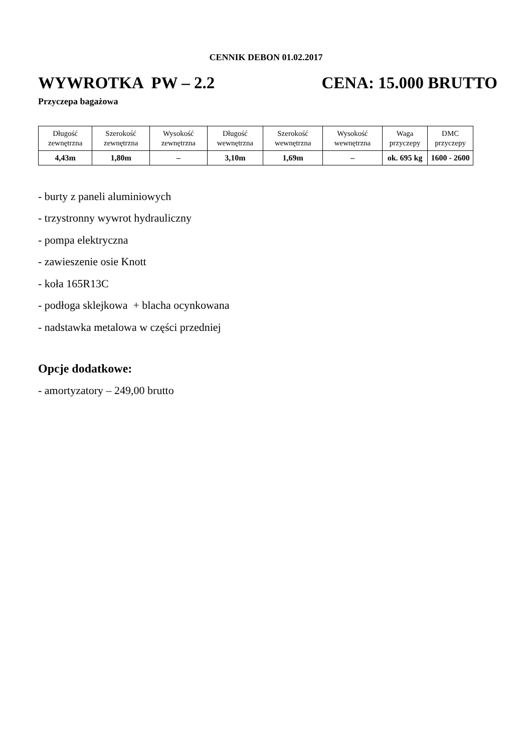CENNIK DEBON 01.02.2017
WYWROTKA PW – 2.2 CENA: 15.000 BRUTTO
Przyczepa bagażowa
| Długość zewnętrzna | Szerokość zewnętrzna | Wysokość zewnętrzna | Długość wewnętrzna | Szerokość wewnętrzna | Wysokość wewnętrzna | Waga przyczepy | DMC przyczepy |
| --- | --- | --- | --- | --- | --- | --- | --- |
| 4,43m | 1,80m | – | 3,10m | 1,69m | – | ok. 695 kg | 1600 - 2600 |
- burty z paneli aluminiowych
- trzystronny wywrot hydrauliczny
- pompa elektryczna
- zawieszenie osie Knott
- koła 165R13C
- podłoga sklejkowa + blacha ocynkowana
- nadstawka metalowa w części przedniej
Opcje dodatkowe:
- amortyzatory – 249,00 brutto